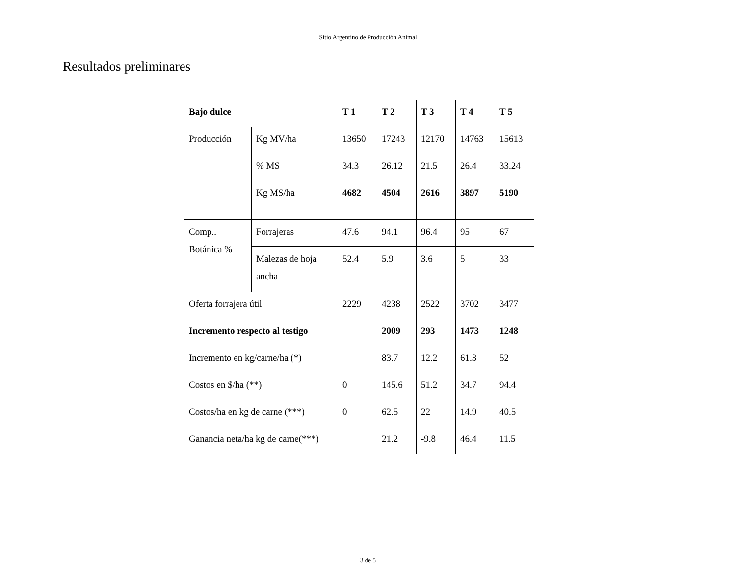Sitio Argentino de Producción Animal
Resultados preliminares
| Bajo dulce | | T 1 | T 2 | T 3 | T 4 | T 5 |
| --- | --- | --- | --- | --- | --- | --- |
| Producción | Kg MV/ha | 13650 | 17243 | 12170 | 14763 | 15613 |
| | % MS | 34.3 | 26.12 | 21.5 | 26.4 | 33.24 |
| | Kg MS/ha | 4682 | 4504 | 2616 | 3897 | 5190 |
| Comp.. Botánica % | Forrajeras | 47.6 | 94.1 | 96.4 | 95 | 67 |
| | Malezas de hoja ancha | 52.4 | 5.9 | 3.6 | 5 | 33 |
| Oferta forrajera útil | | 2229 | 4238 | 2522 | 3702 | 3477 |
| Incremento respecto al testigo | | | 2009 | 293 | 1473 | 1248 |
| Incremento en kg/carne/ha (*) | | | 83.7 | 12.2 | 61.3 | 52 |
| Costos en $/ha (**) | | 0 | 145.6 | 51.2 | 34.7 | 94.4 |
| Costos/ha en kg de carne (***) | | 0 | 62.5 | 22 | 14.9 | 40.5 |
| Ganancia neta/ha kg de carne(***) | | | 21.2 | -9.8 | 46.4 | 11.5 |
3 de 5